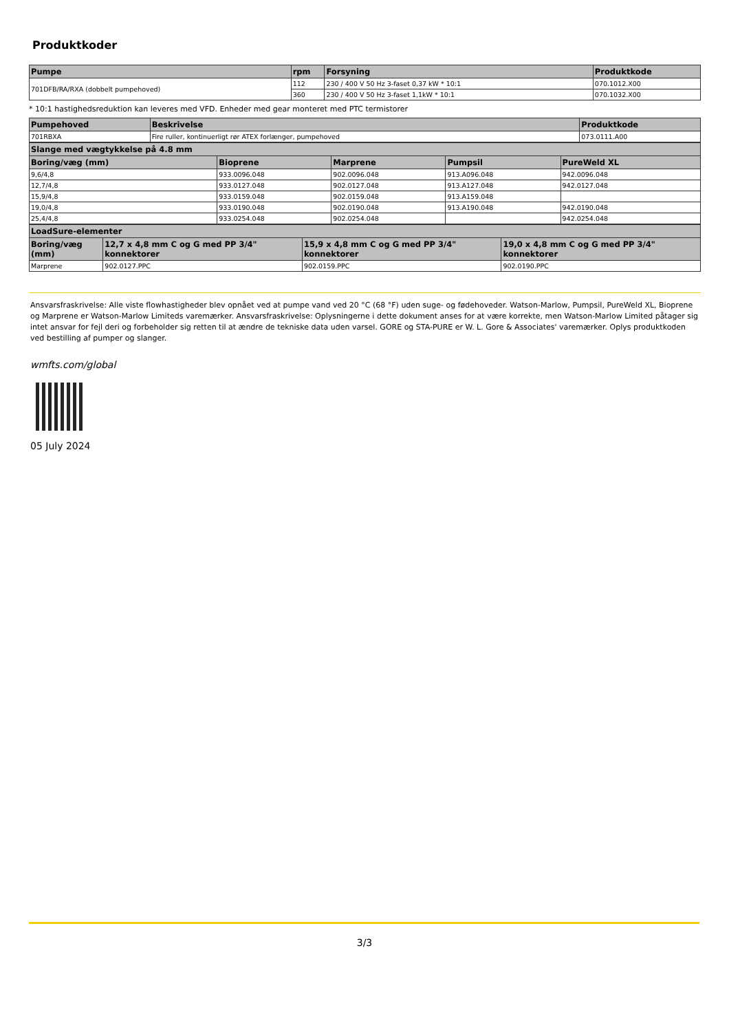Produktkoder
| Pumpe | rpm | Forsyning | Produktkode |
| --- | --- | --- | --- |
| 701DFB/RA/RXA (dobbelt pumpehoved) | 112 | 230 / 400 V 50 Hz 3-faset 0,37 kW * 10:1 | 070.1012.X00 |
| | 360 | 230 / 400 V 50 Hz 3-faset 1,1kW * 10:1 | 070.1032.X00 |
* 10:1 hastighedsreduktion kan leveres med VFD. Enheder med gear monteret med PTC termistorer
| Pumpehoved | Beskrivelse | Produktkode |
| --- | --- | --- |
| 701RBXA | Fire ruller, kontinuerligt rør ATEX forlænger, pumpehoved | 073.0111.A00 |
| Slange med vægtykkelse på 4.8 mm | | | | |
| --- | --- | --- | --- | --- |
| Boring/væg (mm) | Bioprene | Marprene | Pumpsil | PureWeld XL |
| 9,6/4,8 | 933.0096.048 | 902.0096.048 | 913.A096.048 | 942.0096.048 |
| 12,7/4,8 | 933.0127.048 | 902.0127.048 | 913.A127.048 | 942.0127.048 |
| 15,9/4,8 | 933.0159.048 | 902.0159.048 | 913.A159.048 | |
| 19,0/4,8 | 933.0190.048 | 902.0190.048 | 913.A190.048 | 942.0190.048 |
| 25,4/4,8 | 933.0254.048 | 902.0254.048 | | 942.0254.048 |
| LoadSure-elementer | | | |
| --- | --- | --- | --- |
| Boring/væg (mm) | 12,7 x 4,8 mm C og G med PP 3/4" konnektorer | 15,9 x 4,8 mm C og G med PP 3/4" konnektorer | 19,0 x 4,8 mm C og G med PP 3/4" konnektorer |
| Marprene | 902.0127.PPC | 902.0159.PPC | 902.0190.PPC |
Ansvarsfraskrivelse: Alle viste flowhastigheder blev opnået ved at pumpe vand ved 20 °C (68 °F) uden suge- og fødehoveder. Watson-Marlow, Pumpsil, PureWeld XL, Bioprene og Marprene er Watson-Marlow Limiteds varemærker. Ansvarsfraskrivelse: Oplysningerne i dette dokument anses for at være korrekte, men Watson-Marlow Limited påtager sig intet ansvar for fejl deri og forbeholder sig retten til at ændre de tekniske data uden varsel. GORE og STA-PURE er W. L. Gore & Associates' varemærker. Oplys produktkoden ved bestilling af pumper og slanger.
wmfts.com/global
05 July 2024
3/3